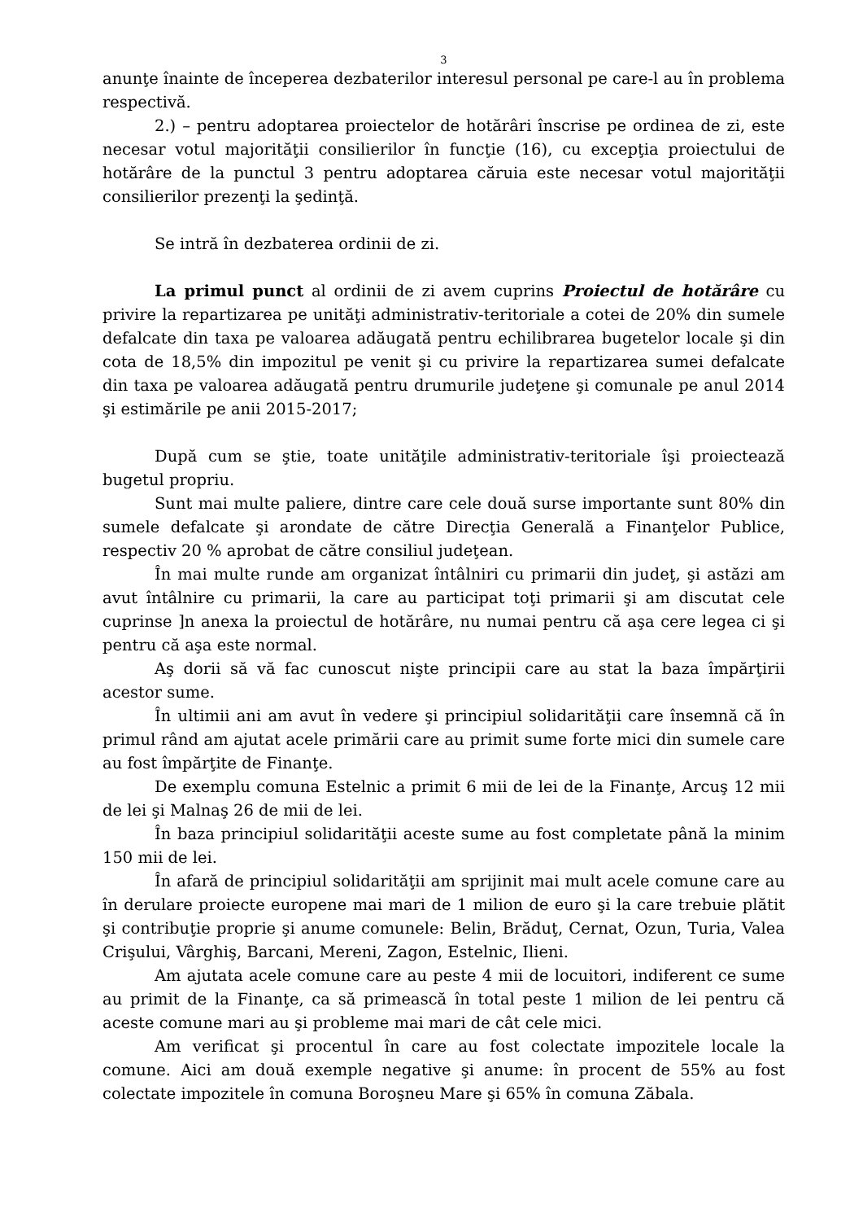3
anunţe înainte de începerea dezbaterilor interesul personal pe care-l au în problema respectivă.
2.) – pentru adoptarea proiectelor de hotărâri înscrise pe ordinea de zi, este necesar votul majorităţii consilierilor în funcţie (16), cu excepţia proiectului de hotărâre de la punctul 3 pentru adoptarea căruia este necesar votul majorităţii consilierilor prezenţi la şedinţă.
Se intră în dezbaterea ordinii de zi.
La primul punct al ordinii de zi avem cuprins Proiectul de hotărâre cu privire la repartizarea pe unităţi administrativ-teritoriale a cotei de 20% din sumele defalcate din taxa pe valoarea adăugată pentru echilibrarea bugetelor locale şi din cota de 18,5% din impozitul pe venit şi cu privire la repartizarea sumei defalcate din taxa pe valoarea adăugată pentru drumurile judeţene şi comunale pe anul 2014 şi estimările pe anii 2015-2017;
După cum se ştie, toate unităţile administrativ-teritoriale îşi proiectează bugetul propriu.
Sunt mai multe paliere, dintre care cele două surse importante sunt 80% din sumele defalcate şi arondate de către Direcţia Generală a Finanţelor Publice, respectiv 20 % aprobat de către consiliul judeţean.
În mai multe runde am organizat întâlniri cu primarii din judeţ, şi astăzi am avut întâlnire cu primarii, la care au participat toţi primarii şi am discutat cele cuprinse ]n anexa la proiectul de hotărâre, nu numai pentru că aşa cere legea ci şi pentru că aşa este normal.
Aş dorii să vă fac cunoscut nişte principii care au stat la baza împărţirii acestor sume.
În ultimii ani am avut în vedere şi principiul solidarităţii care însemnă că în primul rând am ajutat acele primării care au primit sume forte mici din sumele care au fost împărţite de Finanţe.
De exemplu comuna Estelnic a primit 6 mii de lei de la Finanţe, Arcuş 12 mii de lei şi Malnaş 26 de mii de lei.
În baza principiul solidarităţii aceste sume au fost completate până la minim 150 mii de lei.
În afară de principiul solidarităţii am sprijinit mai mult acele comune care au în derulare proiecte europene mai mari de 1 milion de euro şi la care trebuie plătit şi contribuţie proprie şi anume comunele: Belin, Brăduţ, Cernat, Ozun, Turia, Valea Crişului, Vârghiş, Barcani, Mereni, Zagon, Estelnic, Ilieni.
Am ajutata acele comune care au peste 4 mii de locuitori, indiferent ce sume au primit de la Finanţe, ca să primească în total peste 1 milion de lei pentru că aceste comune mari au şi probleme mai mari de cât cele mici.
Am verificat şi procentul în care au fost colectate impozitele locale la comune. Aici am două exemple negative şi anume: în procent de 55% au fost colectate impozitele în comuna Boroşneu Mare şi 65% în comuna Zăbala.